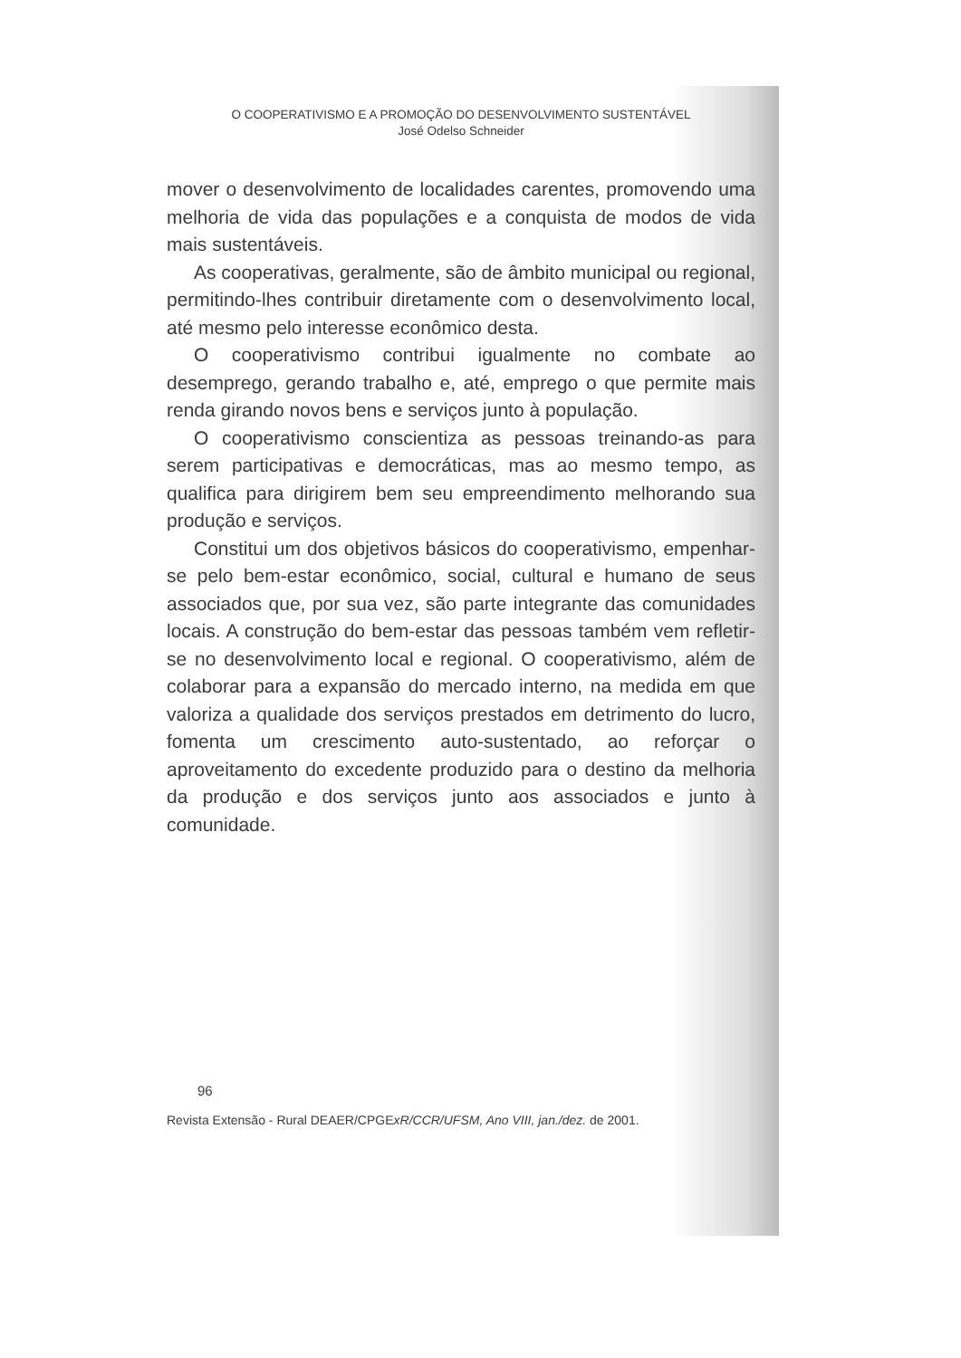O COOPERATIVISMO E A PROMOÇÃO DO DESENVOLVIMENTO SUSTENTÁVEL
José Odelso Schneider
mover o desenvolvimento de localidades carentes, promovendo uma melhoria de vida das populações e a conquista de modos de vida mais sustentáveis.
As cooperativas, geralmente, são de âmbito municipal ou regional, permitindo-lhes contribuir diretamente com o desenvolvimento local, até mesmo pelo interesse econômico desta.
O cooperativismo contribui igualmente no combate ao desemprego, gerando trabalho e, até, emprego o que permite mais renda girando novos bens e serviços junto à população.
O cooperativismo conscientiza as pessoas treinando-as para serem participativas e democráticas, mas ao mesmo tempo, as qualifica para dirigirem bem seu empreendimento melhorando sua produção e serviços.
Constitui um dos objetivos básicos do cooperativismo, empenhar-se pelo bem-estar econômico, social, cultural e humano de seus associados que, por sua vez, são parte integrante das comunidades locais. A construção do bem-estar das pessoas também vem refletir-se no desenvolvimento local e regional. O cooperativismo, além de colaborar para a expansão do mercado interno, na medida em que valoriza a qualidade dos serviços prestados em detrimento do lucro, fomenta um crescimento auto-sustentado, ao reforçar o aproveitamento do excedente produzido para o destino da melhoria da produção e dos serviços junto aos associados e junto à comunidade.
96
Revista Extensão - Rural DEAER/CPGExR/CCR/UFSM, Ano VIII, jan./dez. de 2001.